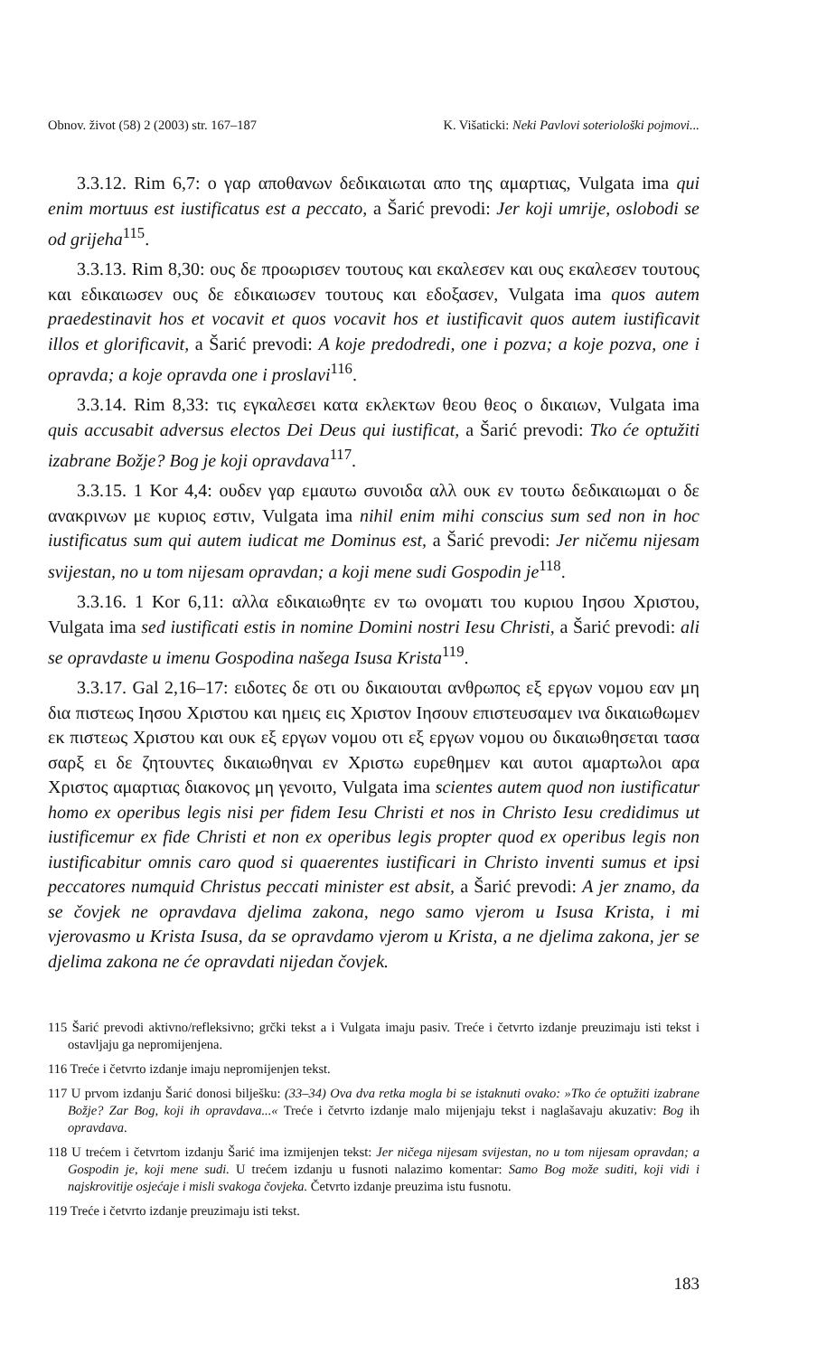Obnov. život (58) 2 (2003) str. 167–187 K. Višaticki: Neki Pavlovi soteriološki pojmovi...
3.3.12. Rim 6,7: ο γαρ αποθανων δεδικαιωται απο της αμαρτιας, Vulgata ima qui enim mortuus est iustificatus est a peccato, a Šarić prevodi: Jer koji umrije, oslobodi se od grijeha<sup>115</sup>.
3.3.13. Rim 8,30: ους δε προωρισεν τουτους και εκαλεσεν και ους εκαλεσεν τουτους και εδικαιωσεν ους δε εδικαιωσεν τουτους και εδοξασεν, Vulgata ima quos autem praedestinavit hos et vocavit et quos vocavit hos et iustificavit quos autem iustificavit illos et glorificavit, a Šarić prevodi: A koje predodredi, one i pozva; a koje pozva, one i opravda; a koje opravda one i proslavi<sup>116</sup>.
3.3.14. Rim 8,33: τις εγκαλεσει κατα εκλεκτων θεου θεος ο δικαιων, Vulgata ima quis accusabit adversus electos Dei Deus qui iustificat, a Šarić prevodi: Tko će optužiti izabrane Božje? Bog je koji opravdava<sup>117</sup>.
3.3.15. 1 Kor 4,4: ουδεν γαρ εμαυτω συνοιδα αλλ ουκ εν τουτω δεδικαιωμαι ο δε ανακρινων με κυριος εστιν, Vulgata ima nihil enim mihi conscius sum sed non in hoc iustificatus sum qui autem iudicat me Dominus est, a Šarić prevodi: Jer ničemu nijesam svijestan, no u tom nijesam opravdan; a koji mene sudi Gospodin je<sup>118</sup>.
3.3.16. 1 Kor 6,11: αλλα εδικαιωθητε εν τω ονοματι του κυριου Ιησου Χριστου, Vulgata ima sed iustificati estis in nomine Domini nostri Iesu Christi, a Šarić prevodi: ali se opravdaste u imenu Gospodina našega Isusa Krista<sup>119</sup>.
3.3.17. Gal 2,16–17: ειδοτες δε οτι ου δικαιουται ανθρωπος εξ εργων νομου εαν μη δια πιστεως Ιησου Χριστου και ημεις εις Χριστον Ιησουν επιστευσαμεν ινα δικαιωθωμεν εκ πιστεως Χριστου και ουκ εξ εργων νομου οτι εξ εργων νομου ου δικαιωθησεται τασα σαρξ ει δε ζητουντες δικαιωθηναι εν Χριστω ευρεθημεν και αυτοι αμαρτωλοι αρα Χριστος αμαρτιας διακονος μη γενοιτο, Vulgata ima scientes autem quod non iustificatur homo ex operibus legis nisi per fidem Iesu Christi et nos in Christo Iesu credidimus ut iustificemur ex fide Christi et non ex operibus legis propter quod ex operibus legis non iustificabitur omnis caro quod si quaerentes iustificari in Christo inventi sumus et ipsi peccatores numquid Christus peccati minister est absit, a Šarić prevodi: A jer znamo, da se čovjek ne opravdava djelima zakona, nego samo vjerom u Isusa Krista, i mi vjerovasmo u Krista Isusa, da se opravdamo vjerom u Krista, a ne djelima zakona, jer se djelima zakona ne će opravdati nijedan čovjek.
115 Šarić prevodi aktivno/refleksivno; grčki tekst a i Vulgata imaju pasiv. Treće i četvrto izdanje preuzimaju isti tekst i ostavljaju ga nepromijenjena.
116 Treće i četvrto izdanje imaju nepromijenjen tekst.
117 U prvom izdanju Šarić donosi bilješku: (33–34) Ova dva retka mogla bi se istaknuti ovako: »Tko će optužiti izabrane Božje? Zar Bog, koji ih opravdava...« Treće i četvrto izdanje malo mijenjaju tekst i naglašavaju akuzativ: Bog ih opravdava.
118 U trećem i četvrtom izdanju Šarić ima izmijenjen tekst: Jer ničega nijesam svijestan, no u tom nijesam opravdan; a Gospodin je, koji mene sudi. U trećem izdanju u fusnoti nalazimo komentar: Samo Bog može suditi, koji vidi i najskrovitije osjećaje i misli svakoga čovjeka. Četvrto izdanje preuzima istu fusnotu.
119 Treće i četvrto izdanje preuzimaju isti tekst.
183